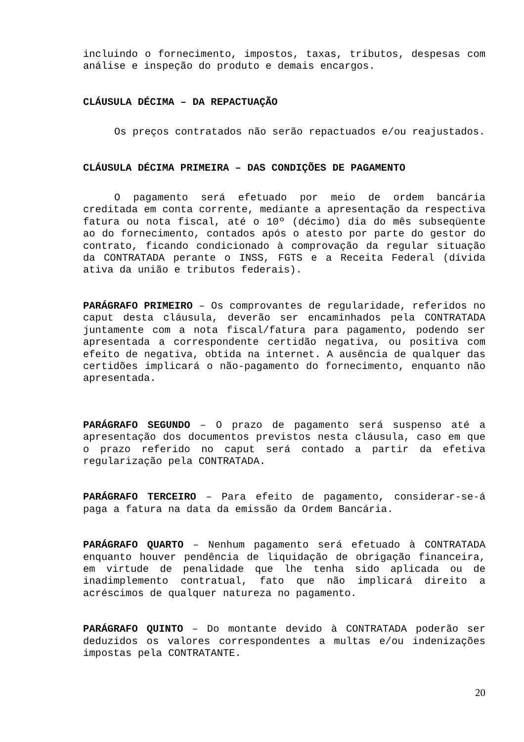incluindo o fornecimento, impostos, taxas, tributos, despesas com análise e inspeção do produto e demais encargos.
CLÁUSULA DÉCIMA – DA REPACTUAÇÃO
Os preços contratados não serão repactuados e/ou reajustados.
CLÁUSULA DÉCIMA PRIMEIRA – DAS CONDIÇÕES DE PAGAMENTO
O pagamento será efetuado por meio de ordem bancária creditada em conta corrente, mediante a apresentação da respectiva fatura ou nota fiscal, até o 10º (décimo) dia do mês subseqüente ao do fornecimento, contados após o atesto por parte do gestor do contrato, ficando condicionado à comprovação da regular situação da CONTRATADA perante o INSS, FGTS e a Receita Federal (dívida ativa da união e tributos federais).
PARÁGRAFO PRIMEIRO – Os comprovantes de regularidade, referidos no caput desta cláusula, deverão ser encaminhados pela CONTRATADA juntamente com a nota fiscal/fatura para pagamento, podendo ser apresentada a correspondente certidão negativa, ou positiva com efeito de negativa, obtida na internet. A ausência de qualquer das certidões implicará o não-pagamento do fornecimento, enquanto não apresentada.
PARÁGRAFO SEGUNDO – O prazo de pagamento será suspenso até a apresentação dos documentos previstos nesta cláusula, caso em que o prazo referido no caput será contado a partir da efetiva regularização pela CONTRATADA.
PARÁGRAFO TERCEIRO – Para efeito de pagamento, considerar-se-á paga a fatura na data da emissão da Ordem Bancária.
PARÁGRAFO QUARTO – Nenhum pagamento será efetuado à CONTRATADA enquanto houver pendência de liquidação de obrigação financeira, em virtude de penalidade que lhe tenha sido aplicada ou de inadimplemento contratual, fato que não implicará direito a acréscimos de qualquer natureza no pagamento.
PARÁGRAFO QUINTO – Do montante devido à CONTRATADA poderão ser deduzidos os valores correspondentes a multas e/ou indenizações impostas pela CONTRATANTE.
20